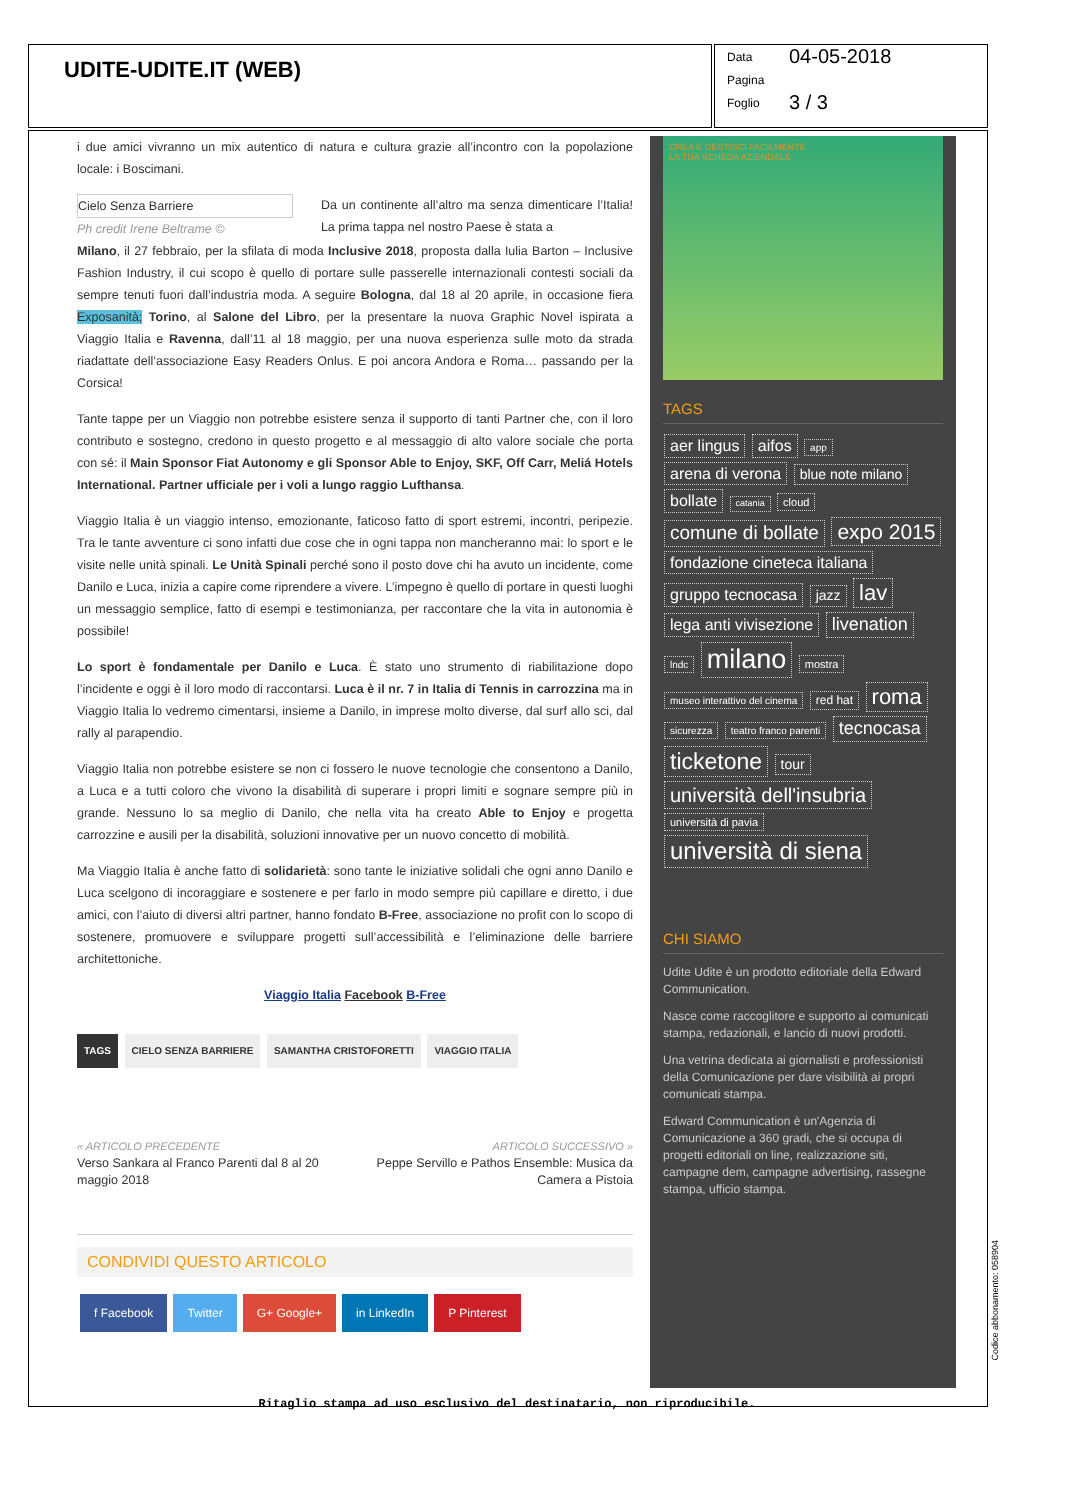UDITE-UDITE.IT (WEB)
Data 04-05-2018
Pagina
Foglio 3 / 3
i due amici vivranno un mix autentico di natura e cultura grazie all’incontro con la popolazione locale: i Boscimani.
Cielo Senza Barriere
Ph credit Irene Beltrame ©
Da un continente all’altro ma senza dimenticare l’Italia! La prima tappa nel nostro Paese è stata a
Milano, il 27 febbraio, per la sfilata di moda Inclusive 2018, proposta dalla Iulia Barton – Inclusive Fashion Industry, il cui scopo è quello di portare sulle passerelle internazionali contesti sociali da sempre tenuti fuori dall’industria moda. A seguire Bologna, dal 18 al 20 aprile, in occasione fiera Exposanità; Torino, al Salone del Libro, per la presentare la nuova Graphic Novel ispirata a Viaggio Italia e Ravenna, dall’11 al 18 maggio, per una nuova esperienza sulle moto da strada riadattate dell’associazione Easy Readers Onlus. E poi ancora Andora e Roma… passando per la Corsica!
Tante tappe per un Viaggio non potrebbe esistere senza il supporto di tanti Partner che, con il loro contributo e sostegno, credono in questo progetto e al messaggio di alto valore sociale che porta con sé: il Main Sponsor Fiat Autonomy e gli Sponsor Able to Enjoy, SKF, Off Carr, Meliá Hotels International. Partner ufficiale per i voli a lungo raggio Lufthansa.
Viaggio Italia è un viaggio intenso, emozionante, faticoso fatto di sport estremi, incontri, peripezie. Tra le tante avventure ci sono infatti due cose che in ogni tappa non mancheranno mai: lo sport e le visite nelle unità spinali. Le Unità Spinali perché sono il posto dove chi ha avuto un incidente, come Danilo e Luca, inizia a capire come riprendere a vivere. L’impegno è quello di portare in questi luoghi un messaggio semplice, fatto di esempi e testimonianza, per raccontare che la vita in autonomia è possibile!
Lo sport è fondamentale per Danilo e Luca. È stato uno strumento di riabilitazione dopo l’incidente e oggi è il loro modo di raccontarsi. Luca è il nr. 7 in Italia di Tennis in carrozzina ma in Viaggio Italia lo vedremo cimentarsi, insieme a Danilo, in imprese molto diverse, dal surf allo sci, dal rally al parapendio.
Viaggio Italia non potrebbe esistere se non ci fossero le nuove tecnologie che consentono a Danilo, a Luca e a tutti coloro che vivono la disabilità di superare i propri limiti e sognare sempre più in grande. Nessuno lo sa meglio di Danilo, che nella vita ha creato Able to Enjoy e progetta carrozzine e ausili per la disabilità, soluzioni innovative per un nuovo concetto di mobilità.
Ma Viaggio Italia è anche fatto di solidarietà: sono tante le iniziative solidali che ogni anno Danilo e Luca scelgono di incoraggiare e sostenere e per farlo in modo sempre più capillare e diretto, i due amici, con l’aiuto di diversi altri partner, hanno fondato B-Free, associazione no profit con lo scopo di sostenere, promuovere e sviluppare progetti sull’accessibilità e l’eliminazione delle barriere architettoniche.
Viaggio Italia Facebook B-Free
TAGS CIELO SENZA BARRIERE SAMANTHA CRISTOFORETTI VIAGGIO ITALIA
« ARTICOLO PRECEDENTE
Verso Sankara al Franco Parenti dal 8 al 20
maggio 2018
ARTICOLO SUCCESSIVO »
Peppe Servillo e Pathos Ensemble: Musica da
Camera a Pistoia
CONDIVIDI QUESTO ARTICOLO
f Facebook Twitter G+ Google+ in LinkedIn P Pinterest
CREA E GESTISCI FACILMENTE
LA TUA SCHEDA AZIENDALE
TAGS
aer lingus aifos app arena di verona blue note milano bollate catania cloud comune di bollate expo 2015 fondazione cineteca italiana gruppo tecnocasa jazz lav lega anti vivisezione livenation lndc milano mostra museo interattivo del cinema red hat roma sicurezza teatro franco parenti tecnocasa ticketone tour università dell'insubria università di pavia università di siena
CHI SIAMO
Udite Udite è un prodotto editoriale della Edward Communication.
Nasce come raccoglitore e supporto ai comunicati stampa, redazionali, e lancio di nuovi prodotti.
Una vetrina dedicata ai giornalisti e professionisti della Comunicazione per dare visibilità ai propri comunicati stampa.
Edward Communication è un'Agenzia di Comunicazione a 360 gradi, che si occupa di progetti editoriali on line, realizzazione siti, campagne dem, campagne advertising, rassegne stampa, ufficio stampa.
Codice abbonamento: 058904
Ritaglio stampa ad uso esclusivo del destinatario, non riproducibile.